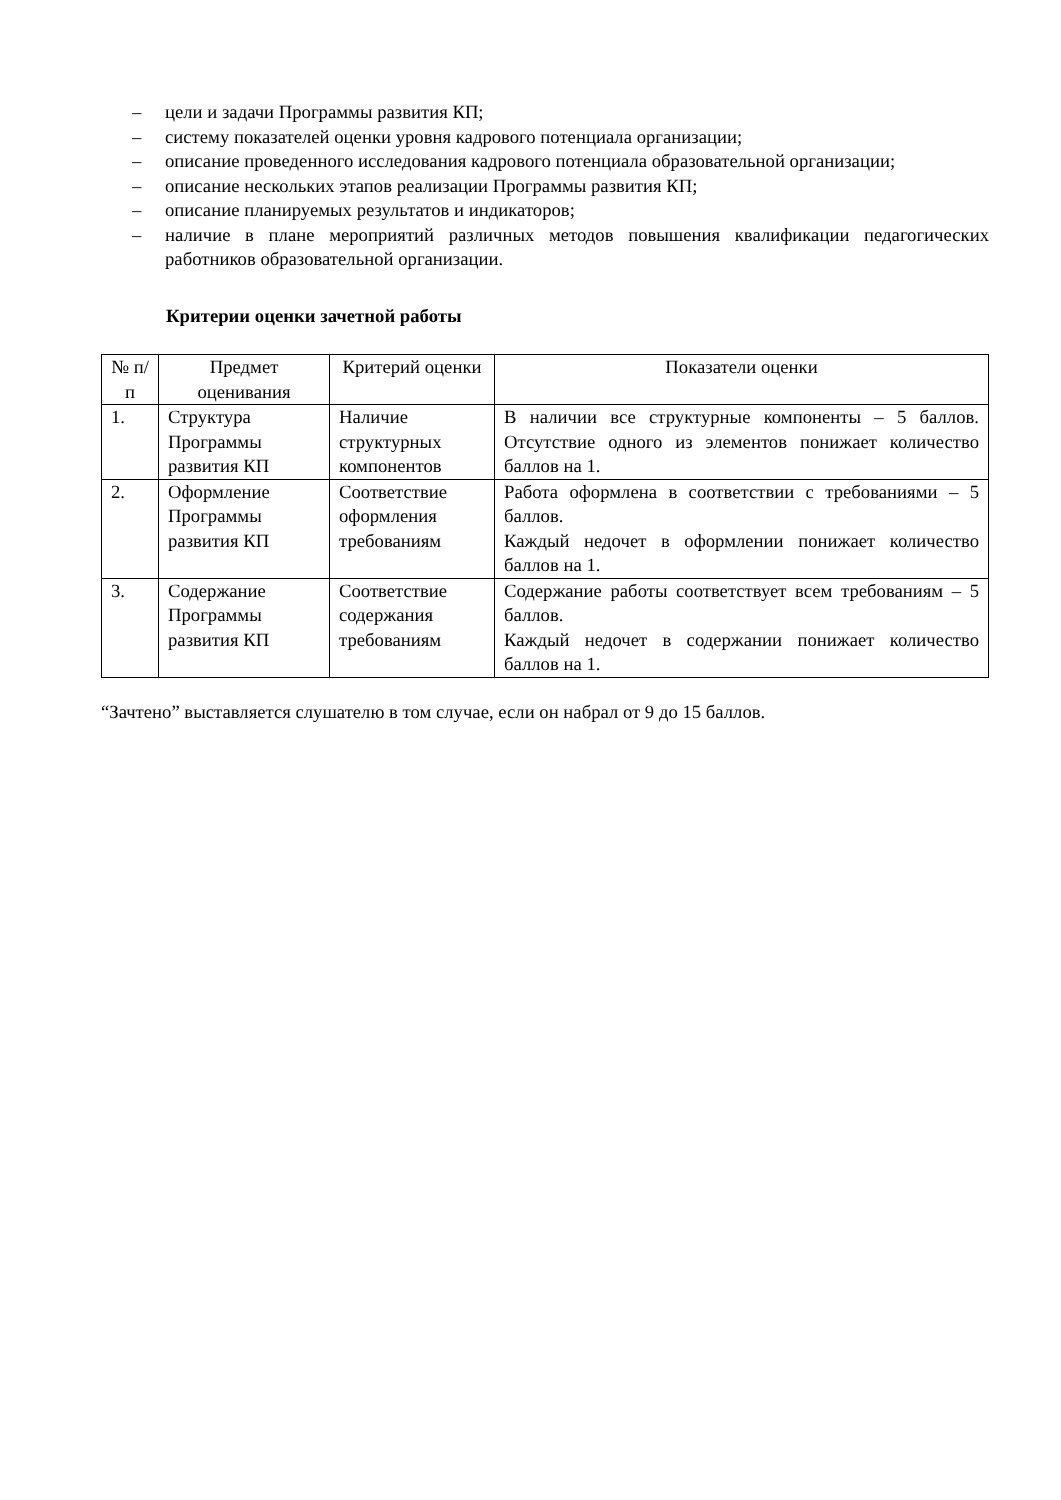– цели и задачи Программы развития КП;
– систему показателей оценки уровня кадрового потенциала организации;
– описание проведенного исследования кадрового потенциала образовательной организации;
– описание нескольких этапов реализации Программы развития КП;
– описание планируемых результатов и индикаторов;
– наличие в плане мероприятий различных методов повышения квалификации педагогических работников образовательной организации.
Критерии оценки зачетной работы
| № п/п | Предмет оценивания | Критерий оценки | Показатели оценки |
| --- | --- | --- | --- |
| 1. | Структура Программы развития КП | Наличие структурных компонентов | В наличии все структурные компоненты – 5 баллов. Отсутствие одного из элементов понижает количество баллов на 1. |
| 2. | Оформление Программы развития КП | Соответствие оформления требованиям | Работа оформлена в соответствии с требованиями – 5 баллов. Каждый недочет в оформлении понижает количество баллов на 1. |
| 3. | Содержание Программы развития КП | Соответствие содержания требованиям | Содержание работы соответствует всем требованиям – 5 баллов. Каждый недочет в содержании понижает количество баллов на 1. |
“Зачтено” выставляется слушателю в том случае, если он набрал от 9 до 15 баллов.